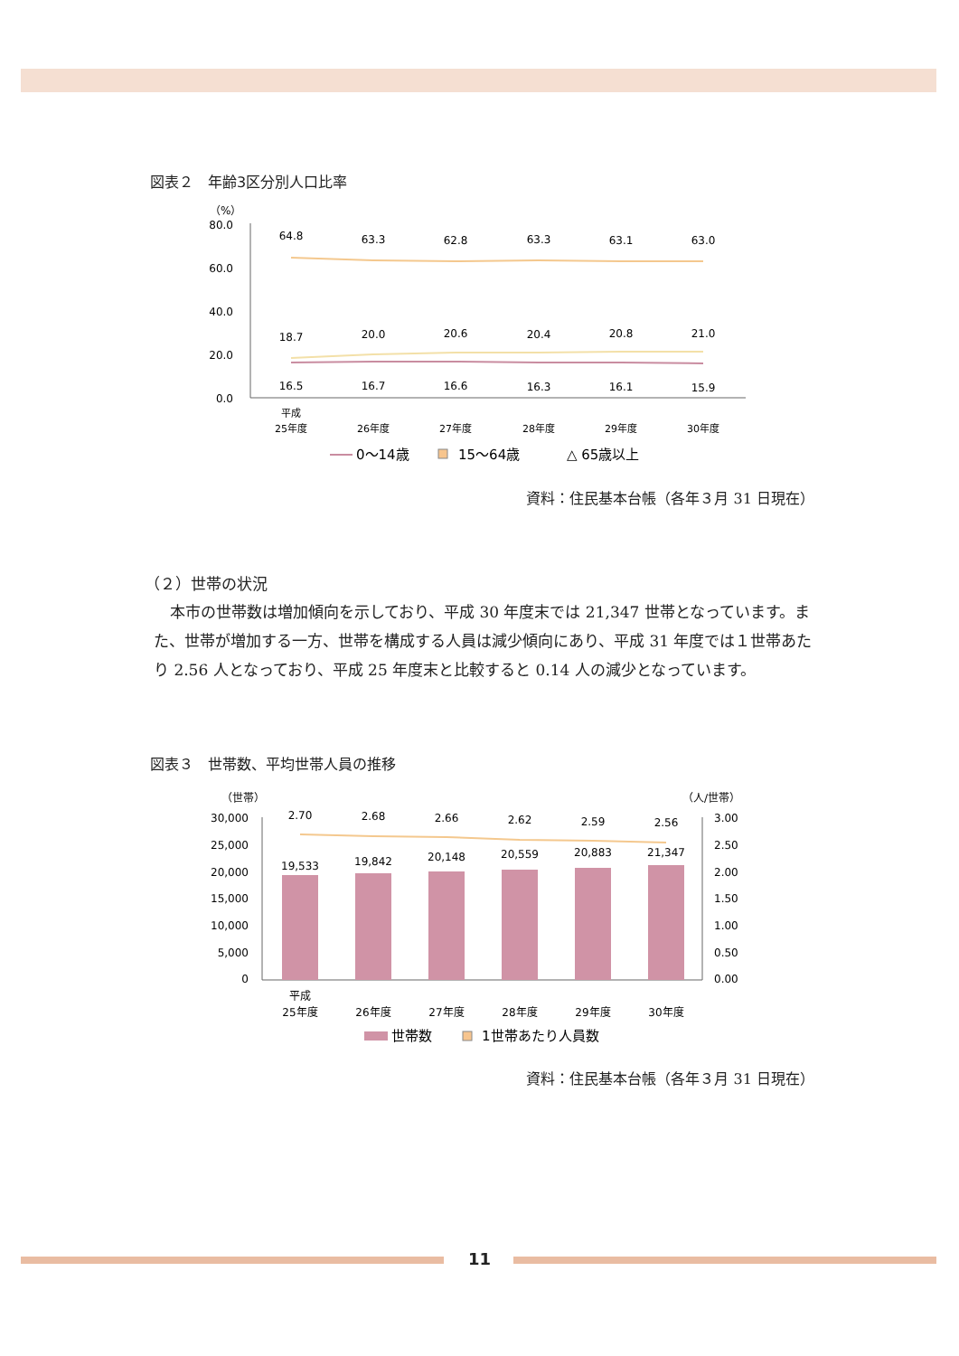図表２　年齢3区分別人口比率
（%）
80.0
60.0
40.0
20.0
0.0
64.8
63.3
62.8
63.3
63.1
63.0
18.7
20.0
20.6
20.4
20.8
21.0
16.5
16.7
16.6
16.3
16.1
15.9
平成
25年度
26年度
27年度
28年度
29年度
30年度
0～14歳
15～64歳
△ 65歳以上
資料：住民基本台帳（各年３月 31 日現在）
（２）世帯の状況
本市の世帯数は増加傾向を示しており、平成 30 年度末では 21,347 世帯となっています。また、世帯が増加する一方、世帯を構成する人員は減少傾向にあり、平成 31 年度では１世帯あたり 2.56 人となっており、平成 25 年度末と比較すると 0.14 人の減少となっています。
図表３　世帯数、平均世帯人員の推移
（世帯）
（人/世帯）
30,000
25,000
20,000
15,000
10,000
5,000
0
3.00
2.50
2.00
1.50
1.00
0.50
0.00
2.70
2.68
2.66
2.62
2.59
2.56
19,533
19,842
20,148
20,559
20,883
21,347
平成
25年度
26年度
27年度
28年度
29年度
30年度
世帯数
1世帯あたり人員数
資料：住民基本台帳（各年３月 31 日現在）
11